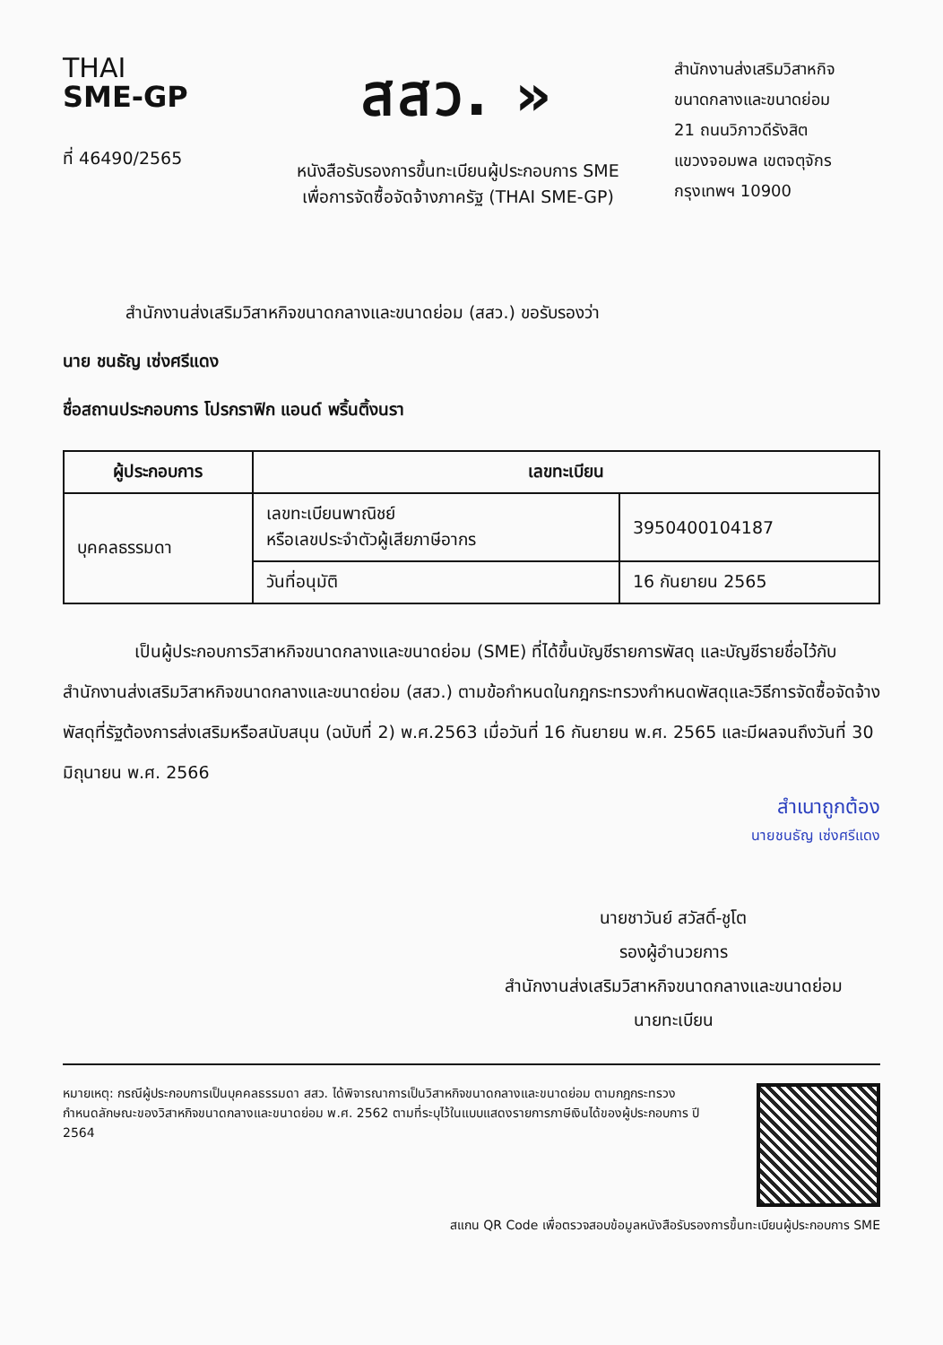THAI
SME-GP
ที่ 46490/2565
สสว. »
หนังสือรับรองการขึ้นทะเบียนผู้ประกอบการ SME
เพื่อการจัดซื้อจัดจ้างภาครัฐ (THAI SME-GP)
สำนักงานส่งเสริมวิสาหกิจ
ขนาดกลางและขนาดย่อม
21 ถนนวิภาวดีรังสิต
แขวงจอมพล เขตจตุจักร
กรุงเทพฯ 10900
สำนักงานส่งเสริมวิสาหกิจขนาดกลางและขนาดย่อม (สสว.) ขอรับรองว่า
นาย ชนธัญ เซ่งศรีแดง
ชื่อสถานประกอบการ โปรกราฟิก แอนด์ พริ้นติ้งนรา
| ผู้ประกอบการ | เลขทะเบียน | |
| --- | --- | --- |
| บุคคลธรรมดา | เลขทะเบียนพาณิชย์ หรือเลขประจำตัวผู้เสียภาษีอากร | 3950400104187 |
| | วันที่อนุมัติ | 16 กันยายน 2565 |
เป็นผู้ประกอบการวิสาหกิจขนาดกลางและขนาดย่อม (SME) ที่ได้ขึ้นบัญชีรายการพัสดุ และบัญชีรายชื่อไว้กับสำนักงานส่งเสริมวิสาหกิจขนาดกลางและขนาดย่อม (สสว.) ตามข้อกำหนดในกฎกระทรวงกำหนดพัสดุและวิธีการจัดซื้อจัดจ้างพัสดุที่รัฐต้องการส่งเสริมหรือสนับสนุน (ฉบับที่ 2) พ.ศ.2563 เมื่อวันที่ 16 กันยายน พ.ศ. 2565 และมีผลจนถึงวันที่ 30 มิถุนายน พ.ศ. 2566
สำเนาถูกต้อง
นายชนธัญ เซ่งศรีแดง
นายชาวันย์ สวัสดิ์-ชูโต
รองผู้อำนวยการ
สำนักงานส่งเสริมวิสาหกิจขนาดกลางและขนาดย่อม
นายทะเบียน
หมายเหตุ: กรณีผู้ประกอบการเป็นบุคคลธรรมดา สสว. ได้พิจารณาการเป็นวิสาหกิจขนาดกลางและขนาดย่อม ตามกฎกระทรวงกำหนดลักษณะของวิสาหกิจขนาดกลางและขนาดย่อม พ.ศ. 2562 ตามที่ระบุไว้ในแบบแสดงรายการภาษีเงินได้ของผู้ประกอบการ ปี 2564
สแกน QR Code เพื่อตรวจสอบข้อมูลหนังสือรับรองการขึ้นทะเบียนผู้ประกอบการ SME